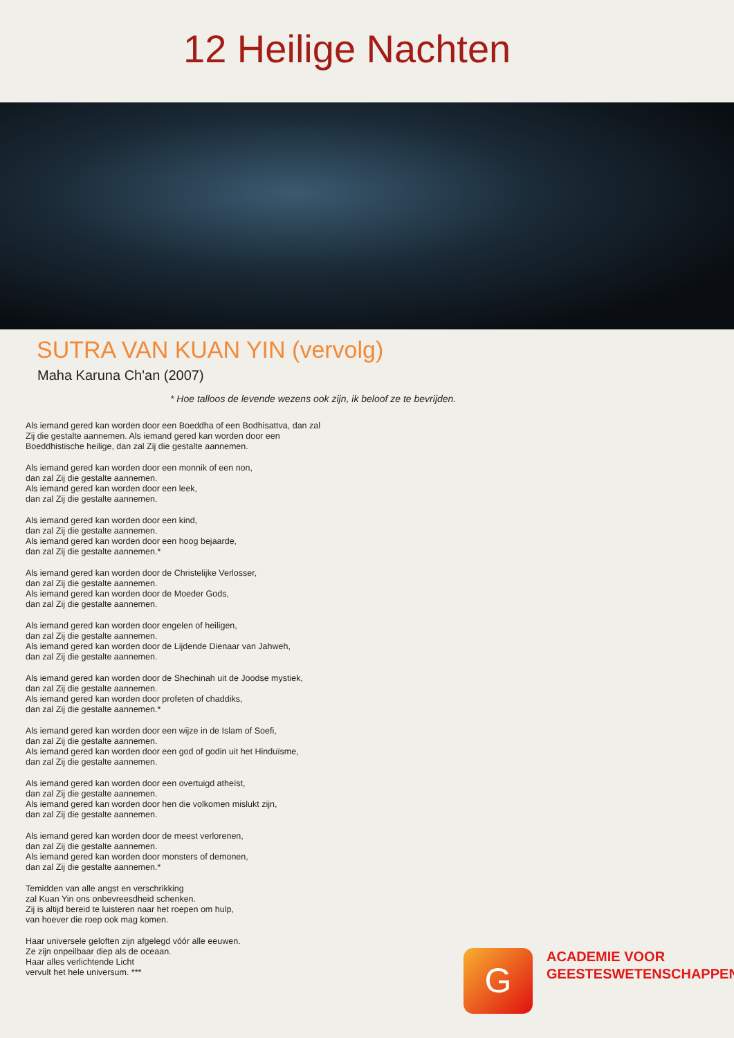12 Heilige Nachten
SUTRA VAN KUAN YIN (vervolg)
Maha Karuna Ch'an (2007)
* Hoe talloos de levende wezens ook zijn, ik beloof ze te bevrijden.
Als iemand gered kan worden door een Boeddha of een Bodhisattva, dan zal Zij die gestalte aannemen. Als iemand gered kan worden door een Boeddhistische heilige, dan zal Zij die gestalte aannemen.
Als iemand gered kan worden door een monnik of een non,
dan zal Zij die gestalte aannemen.
Als iemand gered kan worden door een leek,
dan zal Zij die gestalte aannemen.
Als iemand gered kan worden door een kind,
dan zal Zij die gestalte aannemen.
Als iemand gered kan worden door een hoog bejaarde,
dan zal Zij die gestalte aannemen.*
Als iemand gered kan worden door de Christelijke Verlosser,
dan zal Zij die gestalte aannemen.
Als iemand gered kan worden door de Moeder Gods,
dan zal Zij die gestalte aannemen.
Als iemand gered kan worden door engelen of heiligen,
dan zal Zij die gestalte aannemen.
Als iemand gered kan worden door de Lijdende Dienaar van Jahweh,
dan zal Zij die gestalte aannemen.
Als iemand gered kan worden door de Shechinah uit de Joodse mystiek,
dan zal Zij die gestalte aannemen.
Als iemand gered kan worden door profeten of chaddiks,
dan zal Zij die gestalte aannemen.*
Als iemand gered kan worden door een wijze in de Islam of Soefi,
dan zal Zij die gestalte aannemen.
Als iemand gered kan worden door een god of godin uit het Hinduïsme,
dan zal Zij die gestalte aannemen.
Als iemand gered kan worden door een overtuigd atheïst,
dan zal Zij die gestalte aannemen.
Als iemand gered kan worden door hen die volkomen mislukt zijn,
dan zal Zij die gestalte aannemen.
Als iemand gered kan worden door de meest verlorenen,
dan zal Zij die gestalte aannemen.
Als iemand gered kan worden door monsters of demonen,
dan zal Zij die gestalte aannemen.*
Temidden van alle angst en verschrikking
zal Kuan Yin ons onbevreesdheid schenken.
Zij is altijd bereid te luisteren naar het roepen om hulp,
van hoever die roep ook mag komen.
Haar universele geloften zijn afgelegd vóór alle eeuwen.
Ze zijn onpeilbaar diep als de oceaan.
Haar alles verlichtende Licht
vervult het hele universum. ***
G
ACADEMIE VOOR
GEESTESWETENSCHAPPEN